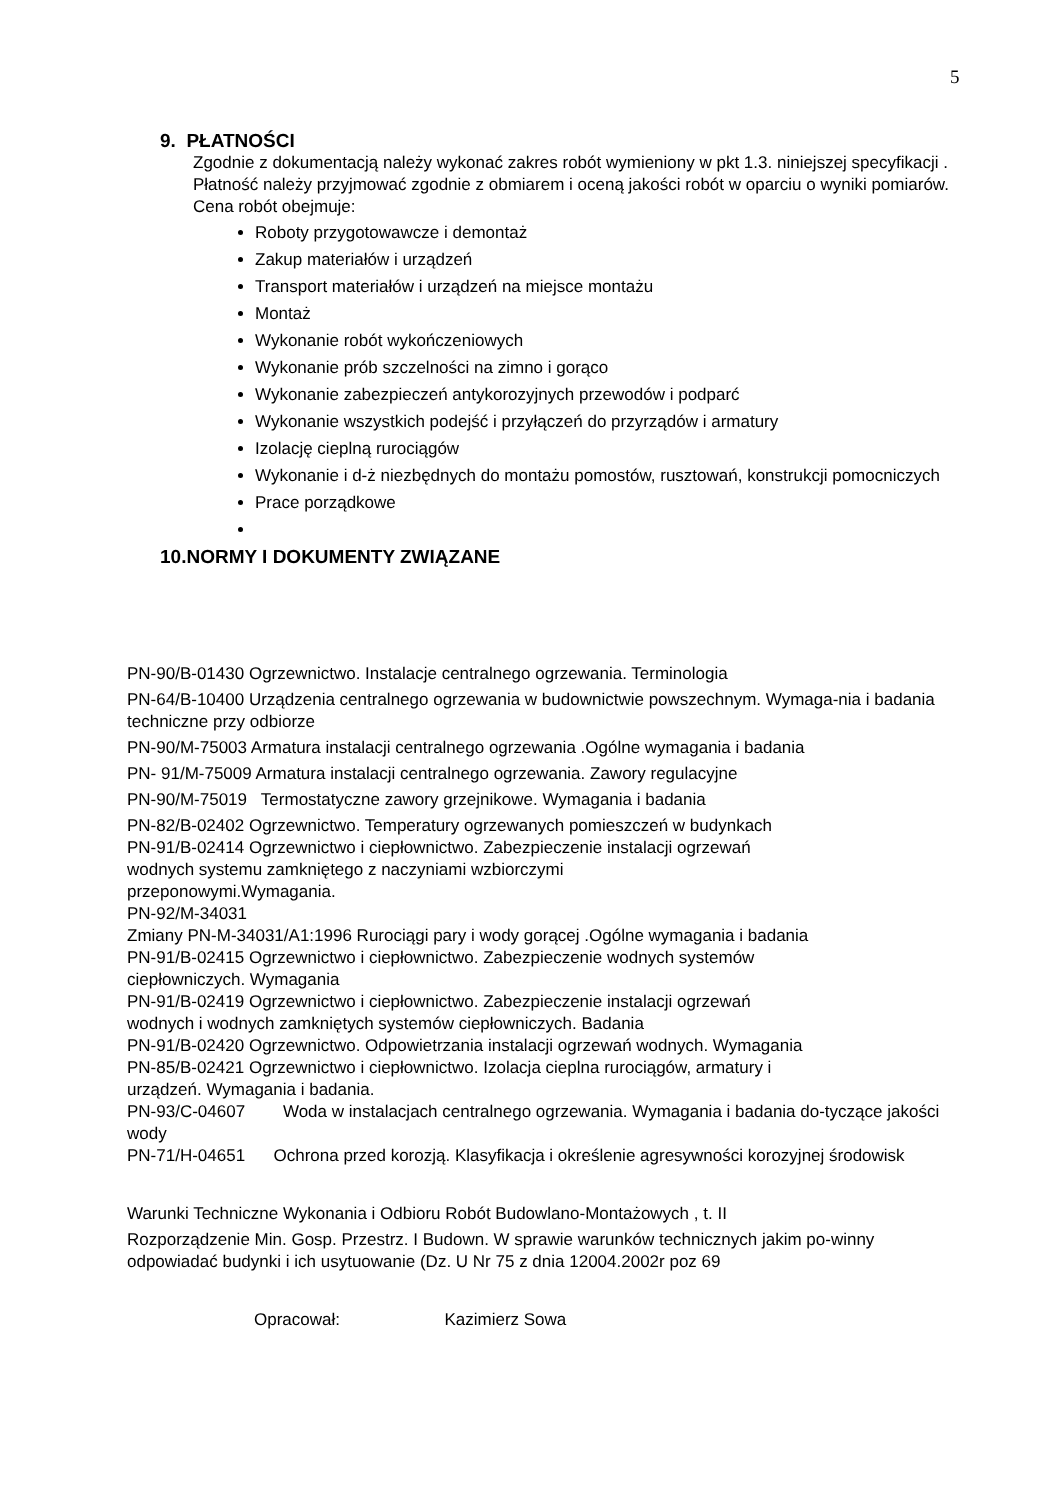5
9. PŁATNOŚCI
Zgodnie z dokumentacją należy wykonać zakres robót wymieniony w pkt 1.3. niniejszej specyfikacji . Płatność należy przyjmować zgodnie z obmiarem i oceną jakości robót w oparciu o wyniki pomiarów. Cena robót obejmuje:
Roboty przygotowawcze i demontaż
Zakup materiałów i urządzeń
Transport materiałów i urządzeń na miejsce montażu
Montaż
Wykonanie robót wykończeniowych
Wykonanie prób szczelności na zimno i gorąco
Wykonanie zabezpieczeń antykorozyjnych przewodów i podparć
Wykonanie wszystkich podejść i przyłączeń do przyrządów i armatury
Izolację cieplną rurociągów
Wykonanie i d-ż niezbędnych do montażu pomostów, rusztowań, konstrukcji pomocniczych
Prace porządkowe
10.NORMY I DOKUMENTY ZWIĄZANE
PN-90/B-01430 Ogrzewnictwo. Instalacje centralnego ogrzewania. Terminologia
PN-64/B-10400 Urządzenia centralnego ogrzewania w budownictwie powszechnym. Wymaga-nia i badania techniczne przy odbiorze
PN-90/M-75003 Armatura instalacji centralnego ogrzewania .Ogólne wymagania i badania
PN- 91/M-75009 Armatura instalacji centralnego ogrzewania. Zawory regulacyjne
PN-90/M-75019 Termostatyczne zawory grzejnikowe. Wymagania i badania
PN-82/B-02402 Ogrzewnictwo. Temperatury ogrzewanych pomieszczeń w budynkach
PN-91/B-02414 Ogrzewnictwo i ciepłownictwo. Zabezpieczenie instalacji ogrzewań
wodnych systemu zamkniętego z naczyniami wzbiorczymi
przeponowymi.Wymagania.
PN-92/M-34031
Zmiany PN-M-34031/A1:1996 Rurociągi pary i wody gorącej .Ogólne wymagania i badania
PN-91/B-02415 Ogrzewnictwo i ciepłownictwo. Zabezpieczenie wodnych systemów
ciepłowniczych. Wymagania
PN-91/B-02419 Ogrzewnictwo i ciepłownictwo. Zabezpieczenie instalacji ogrzewań
wodnych i wodnych zamkniętych systemów ciepłowniczych. Badania
PN-91/B-02420 Ogrzewnictwo. Odpowietrzania instalacji ogrzewań wodnych. Wymagania
PN-85/B-02421 Ogrzewnictwo i ciepłownictwo. Izolacja cieplna rurociągów, armatury i
urządzeń. Wymagania i badania.
PN-93/C-04607 Woda w instalacjach centralnego ogrzewania. Wymagania i badania do-tyczące jakości wody
PN-71/H-04651 Ochrona przed korozją. Klasyfikacja i określenie agresywności korozyjnej środowisk
Warunki Techniczne Wykonania i Odbioru Robót Budowlano-Montażowych , t. II
Rozporządzenie Min. Gosp. Przestrz. I Budown. W sprawie warunków technicznych jakim po-winny odpowiadać budynki i ich usytuowanie (Dz. U Nr 75 z dnia 12004.2002r poz 69
Opracował: Kazimierz Sowa